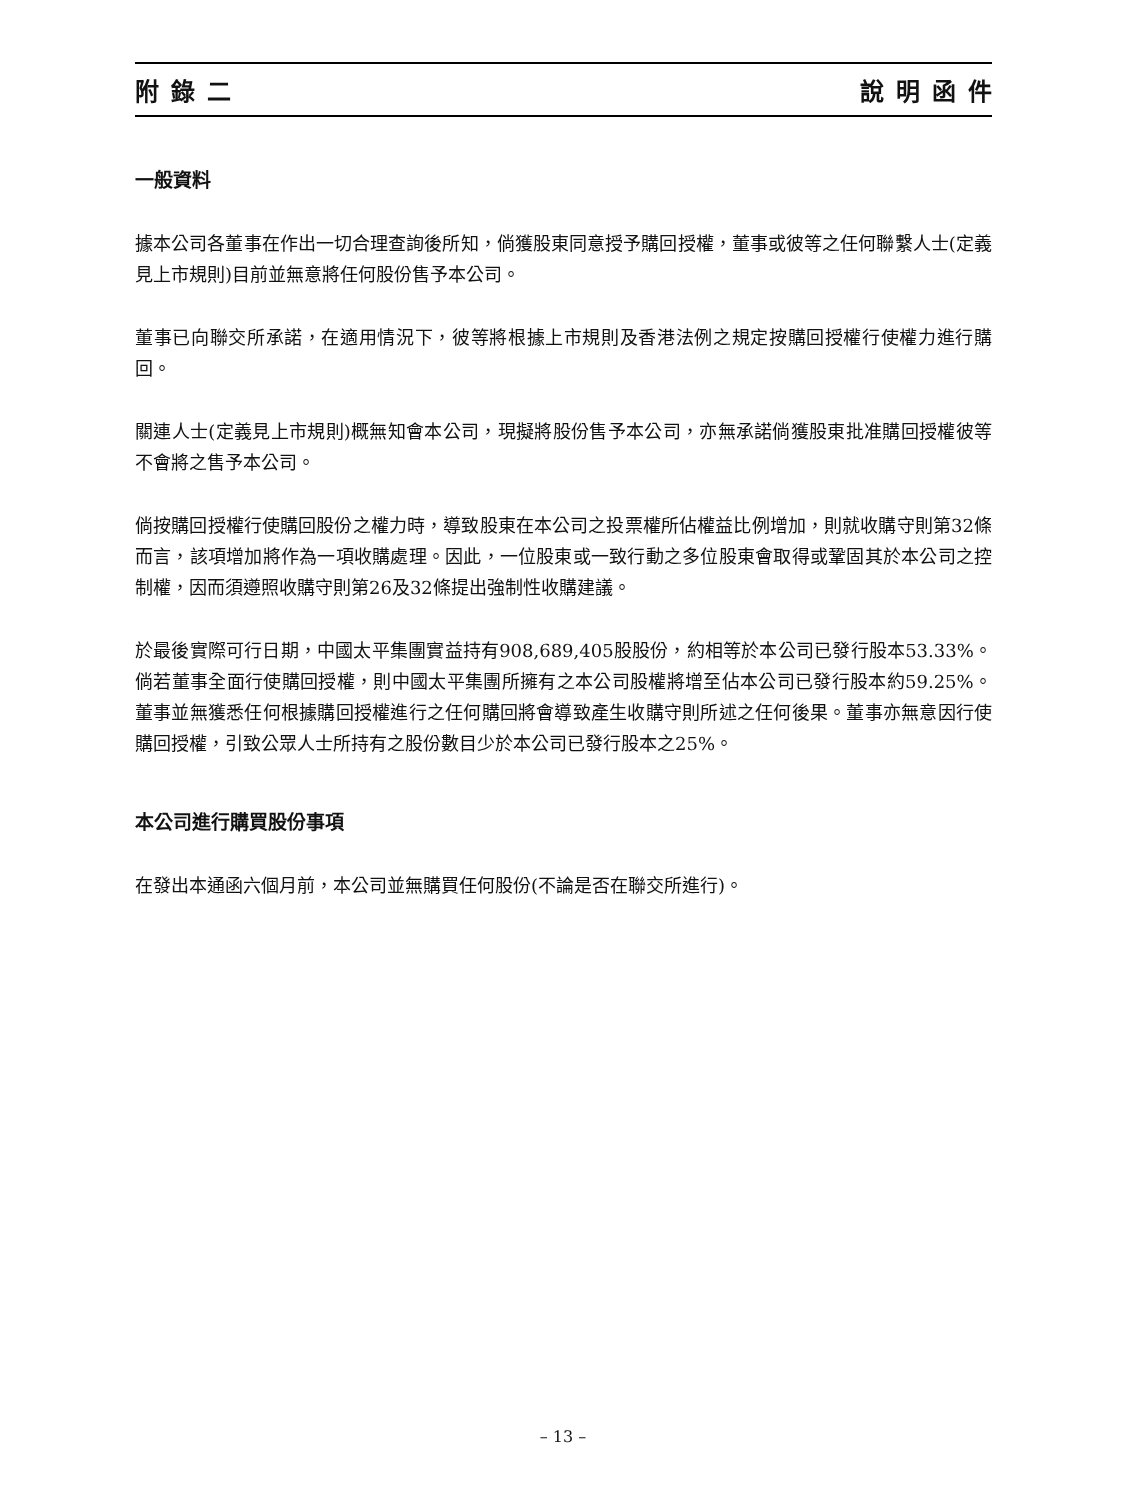附錄二 說明函件
一般資料
據本公司各董事在作出一切合理查詢後所知，倘獲股東同意授予購回授權，董事或彼等之任何聯繫人士(定義見上市規則)目前並無意將任何股份售予本公司。
董事已向聯交所承諾，在適用情況下，彼等將根據上市規則及香港法例之規定按購回授權行使權力進行購回。
關連人士(定義見上市規則)概無知會本公司，現擬將股份售予本公司，亦無承諾倘獲股東批准購回授權彼等不會將之售予本公司。
倘按購回授權行使購回股份之權力時，導致股東在本公司之投票權所佔權益比例增加，則就收購守則第32條而言，該項增加將作為一項收購處理。因此，一位股東或一致行動之多位股東會取得或鞏固其於本公司之控制權，因而須遵照收購守則第26及32條提出強制性收購建議。
於最後實際可行日期，中國太平集團實益持有908,689,405股股份，約相等於本公司已發行股本53.33%。倘若董事全面行使購回授權，則中國太平集團所擁有之本公司股權將增至佔本公司已發行股本約59.25%。董事並無獲悉任何根據購回授權進行之任何購回將會導致產生收購守則所述之任何後果。董事亦無意因行使購回授權，引致公眾人士所持有之股份數目少於本公司已發行股本之25%。
本公司進行購買股份事項
在發出本通函六個月前，本公司並無購買任何股份(不論是否在聯交所進行)。
– 13 –